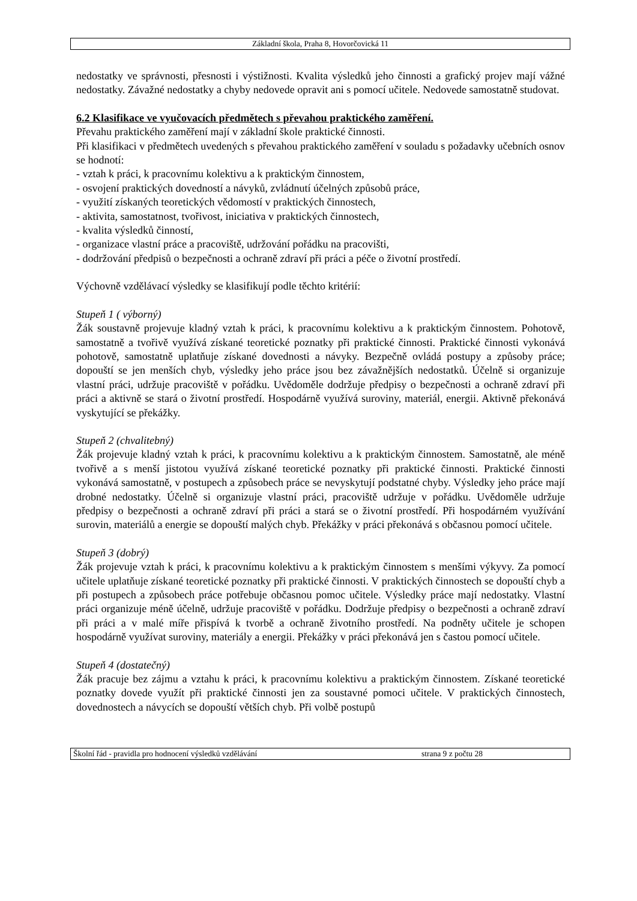Základní škola, Praha 8, Hovorčovická 11
nedostatky ve správnosti, přesnosti i výstižnosti. Kvalita výsledků jeho činnosti a grafický projev mají vážné nedostatky. Závažné nedostatky a chyby nedovede opravit ani s pomocí učitele. Nedovede samostatně studovat.
6.2 Klasifikace ve vyučovacích předmětech s převahou praktického zaměření.
Převahu praktického zaměření mají v základní škole praktické činnosti.
Při klasifikaci v předmětech uvedených s převahou praktického zaměření v souladu s požadavky učebních osnov se hodnotí:
- vztah k práci, k pracovnímu kolektivu a k praktickým činnostem,
- osvojení praktických dovedností a návyků, zvládnutí účelných způsobů práce,
- využití získaných teoretických vědomostí v praktických činnostech,
- aktivita, samostatnost, tvořivost, iniciativa v praktických činnostech,
- kvalita výsledků činností,
- organizace vlastní práce a pracoviště, udržování pořádku na pracovišti,
- dodržování předpisů o bezpečnosti a ochraně zdraví při práci a péče o životní prostředí.
Výchovně vzdělávací výsledky se klasifikují podle těchto kritérií:
Stupeň 1 ( výborný)
Žák soustavně projevuje kladný vztah k práci, k pracovnímu kolektivu a k praktickým činnostem. Pohotově, samostatně a tvořivě využívá získané teoretické poznatky při praktické činnosti. Praktické činnosti vykonává pohotově, samostatně uplatňuje získané dovednosti a návyky. Bezpečně ovládá postupy a způsoby práce; dopouští se jen menších chyb, výsledky jeho práce jsou bez závažnějších nedostatků. Účelně si organizuje vlastní práci, udržuje pracoviště v pořádku. Uvědoměle dodržuje předpisy o bezpečnosti a ochraně zdraví při práci a aktivně se stará o životní prostředí. Hospodárně využívá suroviny, materiál, energii. Aktivně překonává vyskytující se překážky.
Stupeň 2 (chvalitebný)
Žák projevuje kladný vztah k práci, k pracovnímu kolektivu a k praktickým činnostem. Samostatně, ale méně tvořivě a s menší jistotou využívá získané teoretické poznatky při praktické činnosti. Praktické činnosti vykonává samostatně, v postupech a způsobech práce se nevyskytují podstatné chyby. Výsledky jeho práce mají drobné nedostatky. Účelně si organizuje vlastní práci, pracoviště udržuje v pořádku. Uvědoměle udržuje předpisy o bezpečnosti a ochraně zdraví při práci a stará se o životní prostředí. Při hospodárném využívání surovin, materiálů a energie se dopouští malých chyb. Překážky v práci překonává s občasnou pomocí učitele.
Stupeň 3 (dobrý)
Žák projevuje vztah k práci, k pracovnímu kolektivu a k praktickým činnostem s menšími výkyvy. Za pomocí učitele uplatňuje získané teoretické poznatky při praktické činnosti. V praktických činnostech se dopouští chyb a při postupech a způsobech práce potřebuje občasnou pomoc učitele. Výsledky práce mají nedostatky. Vlastní práci organizuje méně účelně, udržuje pracoviště v pořádku. Dodržuje předpisy o bezpečnosti a ochraně zdraví při práci a v malé míře přispívá k tvorbě a ochraně životního prostředí. Na podněty učitele je schopen hospodárně využívat suroviny, materiály a energii. Překážky v práci překonává jen s častou pomocí učitele.
Stupeň 4 (dostatečný)
Žák pracuje bez zájmu a vztahu k práci, k pracovnímu kolektivu a praktickým činnostem. Získané teoretické poznatky dovede využít při praktické činnosti jen za soustavné pomoci učitele. V praktických činnostech, dovednostech a návycích se dopouští větších chyb. Při volbě postupů
Školní řád - pravidla pro hodnocení výsledků vzdělávání strana 9 z počtu 28